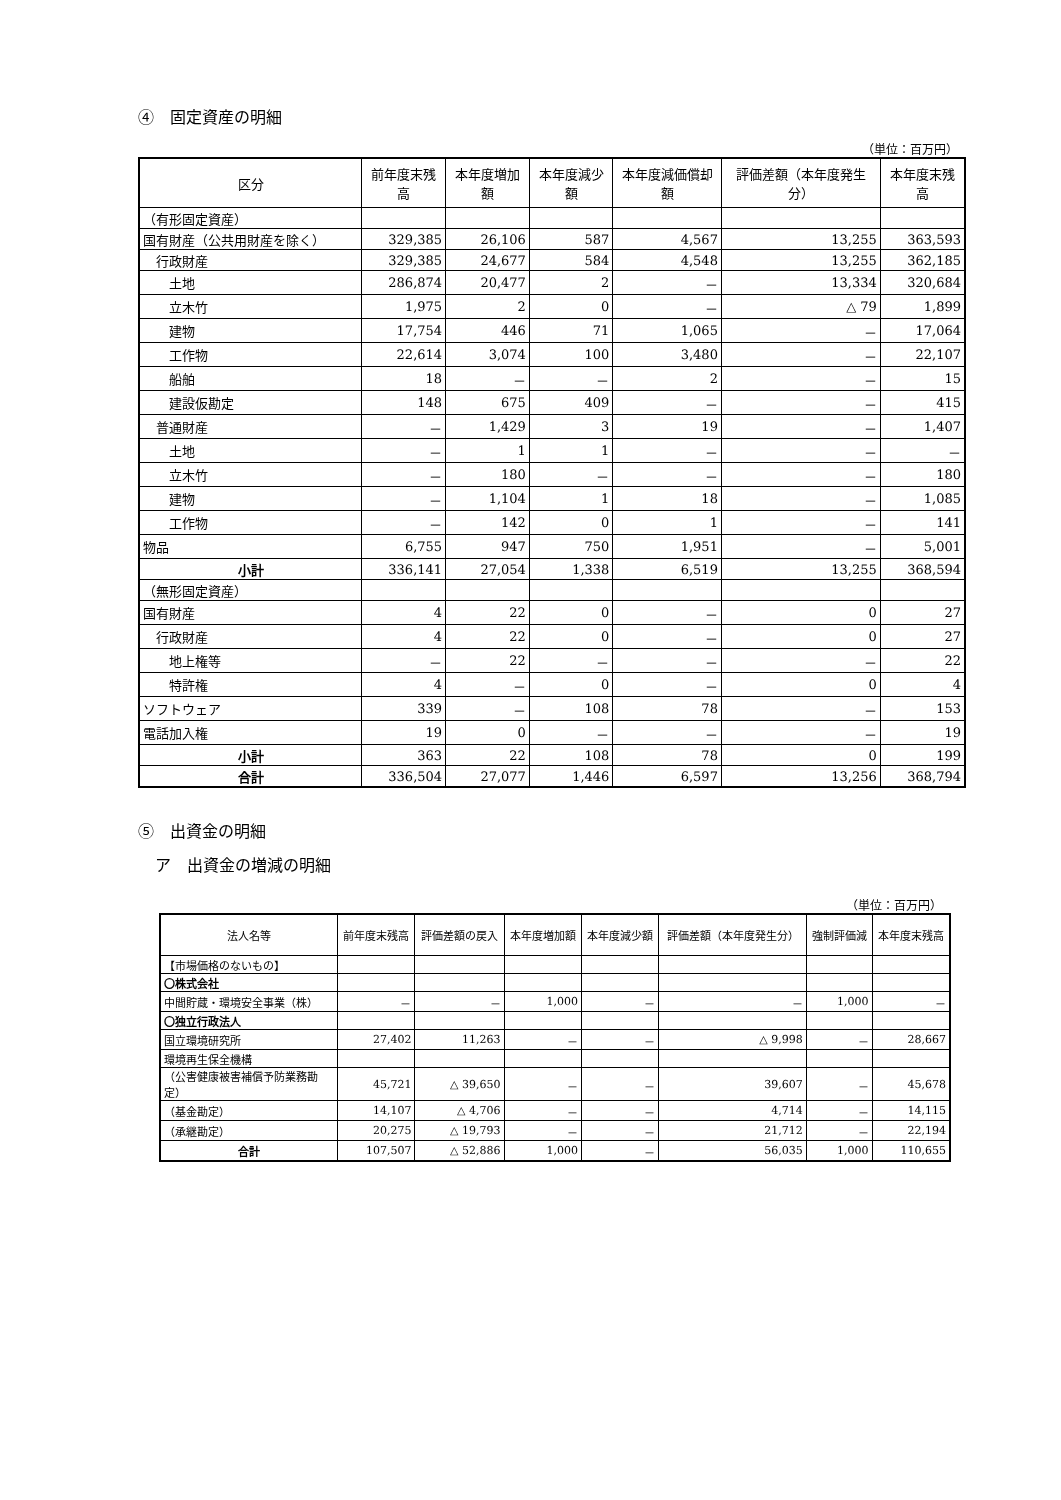④　固定資産の明細
（単位：百万円）
| 区分 | 前年度末残高 | 本年度増加額 | 本年度減少額 | 本年度減価償却額 | 評価差額（本年度発生分） | 本年度末残高 |
| --- | --- | --- | --- | --- | --- | --- |
| （有形固定資産） | | | | | | |
| 国有財産（公共用財産を除く） | 329,385 | 26,106 | 587 | 4,567 | 13,255 | 363,593 |
| 行政財産 | 329,385 | 24,677 | 584 | 4,548 | 13,255 | 362,185 |
| 土地 | 286,874 | 20,477 | 2 | － | 13,334 | 320,684 |
| 立木竹 | 1,975 | 2 | 0 | － | △ 79 | 1,899 |
| 建物 | 17,754 | 446 | 71 | 1,065 | － | 17,064 |
| 工作物 | 22,614 | 3,074 | 100 | 3,480 | － | 22,107 |
| 船舶 | 18 | － | － | 2 | － | 15 |
| 建設仮勘定 | 148 | 675 | 409 | － | － | 415 |
| 普通財産 | － | 1,429 | 3 | 19 | － | 1,407 |
| 土地 | － | 1 | 1 | － | － | － |
| 立木竹 | － | 180 | － | － | － | 180 |
| 建物 | － | 1,104 | 1 | 18 | － | 1,085 |
| 工作物 | － | 142 | 0 | 1 | － | 141 |
| 物品 | 6,755 | 947 | 750 | 1,951 | － | 5,001 |
| 小計 | 336,141 | 27,054 | 1,338 | 6,519 | 13,255 | 368,594 |
| （無形固定資産） | | | | | | |
| 国有財産 | 4 | 22 | 0 | － | 0 | 27 |
| 行政財産 | 4 | 22 | 0 | － | 0 | 27 |
| 地上権等 | － | 22 | － | － | － | 22 |
| 特許権 | 4 | － | 0 | － | 0 | 4 |
| ソフトウェア | 339 | － | 108 | 78 | － | 153 |
| 電話加入権 | 19 | 0 | － | － | － | 19 |
| 小計 | 363 | 22 | 108 | 78 | 0 | 199 |
| 合計 | 336,504 | 27,077 | 1,446 | 6,597 | 13,256 | 368,794 |
⑤　出資金の明細
ア　出資金の増減の明細
（単位：百万円）
| 法人名等 | 前年度末残高 | 評価差額の戻入 | 本年度増加額 | 本年度減少額 | 評価差額（本年度発生分） | 強制評価減 | 本年度末残高 |
| 【市場価格のないもの】 | | | | | | | |
| 〇株式会社 | | | | | | | |
| 中間貯蔵・環境安全事業（株） | － | － | 1,000 | － | － | 1,000 | － |
| 〇独立行政法人 | | | | | | | |
| 国立環境研究所 | 27,402 | 11,263 | － | － | △ 9,998 | － | 28,667 |
| 環境再生保全機構 | | | | | | | |
| （公害健康被害補償予防業務勘定） | 45,721 | △ 39,650 | － | － | 39,607 | － | 45,678 |
| （基金勘定） | 14,107 | △ 4,706 | － | － | 4,714 | － | 14,115 |
| （承継勘定） | 20,275 | △ 19,793 | － | － | 21,712 | － | 22,194 |
| 合計 | 107,507 | △ 52,886 | 1,000 | － | 56,035 | 1,000 | 110,655 |